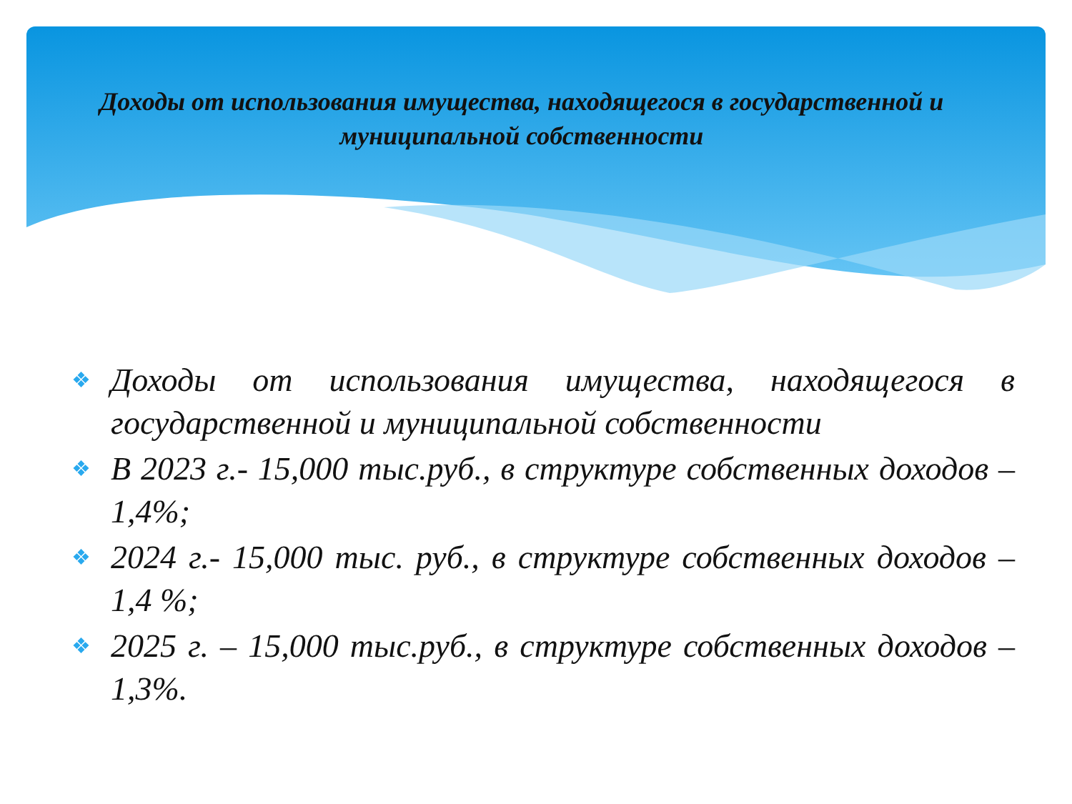Доходы от использования имущества, находящегося в государственной и муниципальной собственности
❖ Доходы от использования имущества, находящегося в государственной и муниципальной собственности
❖ В 2023 г.- 15,000 тыс.руб., в структуре собственных доходов – 1,4%;
❖ 2024 г.- 15,000 тыс. руб., в структуре собственных доходов –1,4 %;
❖ 2025 г. – 15,000 тыс.руб., в структуре собственных доходов –1,3%.